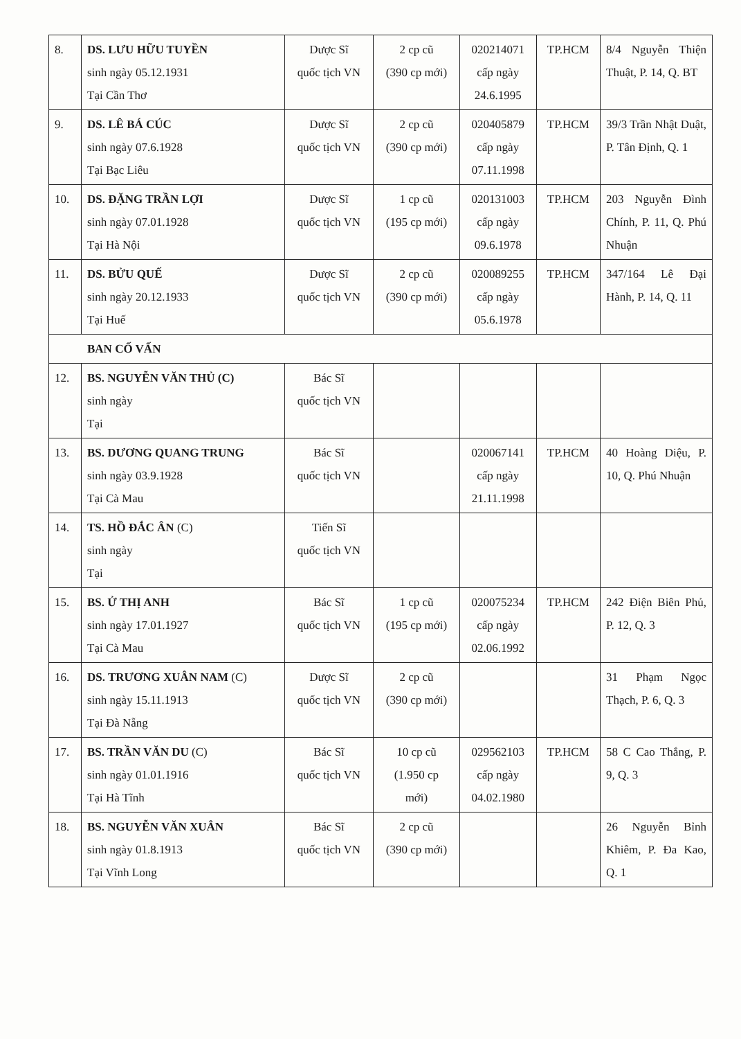| 8. | DS. LƯU HỮU TUYỀN sinh ngày 05.12.1931 Tại Cần Thơ | Dược Sĩ quốc tịch VN | 2 cp cũ (390 cp mới) | 020214071 cấp ngày 24.6.1995 | TP.HCM | 8/4 Nguyễn Thiện Thuật, P. 14, Q. BT |
| 9. | DS. LÊ BÁ CÚC sinh ngày 07.6.1928 Tại Bạc Liêu | Dược Sĩ quốc tịch VN | 2 cp cũ (390 cp mới) | 020405879 cấp ngày 07.11.1998 | TP.HCM | 39/3 Trần Nhật Duật, P. Tân Định, Q. 1 |
| 10. | DS. ĐẶNG TRẦN LỢI sinh ngày 07.01.1928 Tại Hà Nội | Dược Sĩ quốc tịch VN | 1 cp cũ (195 cp mới) | 020131003 cấp ngày 09.6.1978 | TP.HCM | 203 Nguyễn Đình Chính, P. 11, Q. Phú Nhuận |
| 11. | DS. BỬU QUẾ sinh ngày 20.12.1933 Tại Huế | Dược Sĩ quốc tịch VN | 2 cp cũ (390 cp mới) | 020089255 cấp ngày 05.6.1978 | TP.HCM | 347/164 Lê Đại Hành, P. 14, Q. 11 |
| BAN CỐ VẤN | | | | | | |
| 12. | BS. NGUYỄN VĂN THỦ (C) sinh ngày Tại | Bác Sĩ quốc tịch VN | | | | |
| 13. | BS. DƯƠNG QUANG TRUNG sinh ngày 03.9.1928 Tại Cà Mau | Bác Sĩ quốc tịch VN | | 020067141 cấp ngày 21.11.1998 | TP.HCM | 40 Hoàng Diệu, P. 10, Q. Phú Nhuận |
| 14. | TS. HỒ ĐẮC ÂN (C) sinh ngày Tại | Tiến Sĩ quốc tịch VN | | | | |
| 15. | BS. Ử THỊ ANH sinh ngày 17.01.1927 Tại Cà Mau | Bác Sĩ quốc tịch VN | 1 cp cũ (195 cp mới) | 020075234 cấp ngày 02.06.1992 | TP.HCM | 242 Điện Biên Phủ, P. 12, Q. 3 |
| 16. | DS. TRƯƠNG XUÂN NAM (C) sinh ngày 15.11.1913 Tại Đà Nẵng | Dược Sĩ quốc tịch VN | 2 cp cũ (390 cp mới) | | | 31 Phạm Ngọc Thạch, P. 6, Q. 3 |
| 17. | BS. TRẦN VĂN DU (C) sinh ngày 01.01.1916 Tại Hà Tĩnh | Bác Sĩ quốc tịch VN | 10 cp cũ (1.950 cp mới) | 029562103 cấp ngày 04.02.1980 | TP.HCM | 58 C Cao Thắng, P. 9, Q. 3 |
| 18. | BS. NGUYỄN VĂN XUÂN sinh ngày 01.8.1913 Tại Vĩnh Long | Bác Sĩ quốc tịch VN | 2 cp cũ (390 cp mới) | | | 26 Nguyễn Bỉnh Khiêm, P. Đa Kao, Q. 1 |